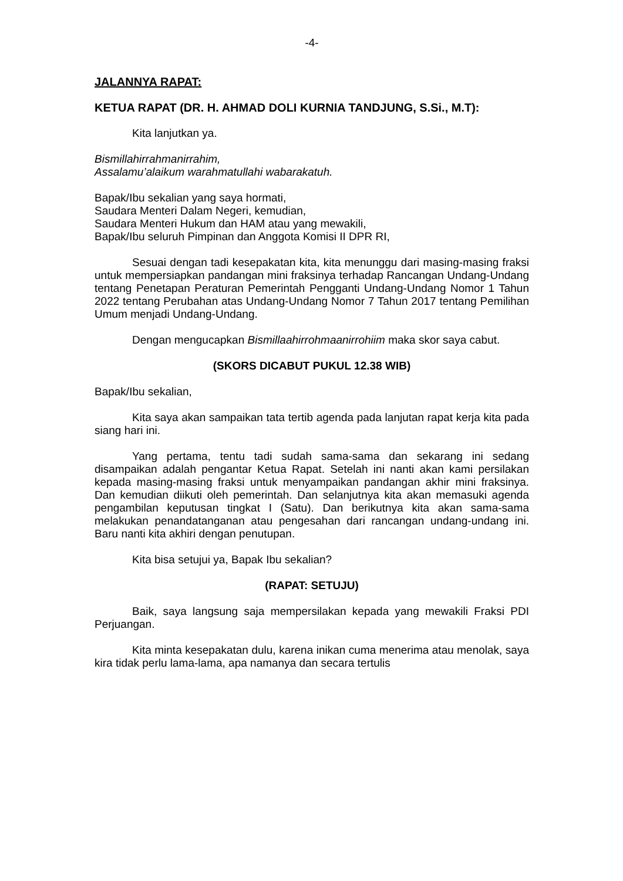-4-
JALANNYA RAPAT:
KETUA RAPAT (DR. H. AHMAD DOLI KURNIA TANDJUNG, S.Si., M.T):
Kita lanjutkan ya.
Bismillahirrahmanirrahim,
Assalamu’alaikum warahmatullahi wabarakatuh.
Bapak/Ibu sekalian yang saya hormati,
Saudara Menteri Dalam Negeri, kemudian,
Saudara Menteri Hukum dan HAM atau yang mewakili,
Bapak/Ibu seluruh Pimpinan dan Anggota Komisi II DPR RI,
Sesuai dengan tadi kesepakatan kita, kita menunggu dari masing-masing fraksi untuk mempersiapkan pandangan mini fraksinya terhadap Rancangan Undang-Undang tentang Penetapan Peraturan Pemerintah Pengganti Undang-Undang Nomor 1 Tahun 2022 tentang Perubahan atas Undang-Undang Nomor 7 Tahun 2017 tentang Pemilihan Umum menjadi Undang-Undang.
Dengan mengucapkan Bismillaahirrohmaanirrohiim maka skor saya cabut.
(SKORS DICABUT PUKUL 12.38 WIB)
Bapak/Ibu sekalian,
Kita saya akan sampaikan tata tertib agenda pada lanjutan rapat kerja kita pada siang hari ini.
Yang pertama, tentu tadi sudah sama-sama dan sekarang ini sedang disampaikan adalah pengantar Ketua Rapat. Setelah ini nanti akan kami persilakan kepada masing-masing fraksi untuk menyampaikan pandangan akhir mini fraksinya. Dan kemudian diikuti oleh pemerintah. Dan selanjutnya kita akan memasuki agenda pengambilan keputusan tingkat I (Satu). Dan berikutnya kita akan sama-sama melakukan penandatanganan atau pengesahan dari rancangan undang-undang ini. Baru nanti kita akhiri dengan penutupan.
Kita bisa setujui ya, Bapak Ibu sekalian?
(RAPAT: SETUJU)
Baik, saya langsung saja mempersilakan kepada yang mewakili Fraksi PDI Perjuangan.
Kita minta kesepakatan dulu, karena inikan cuma menerima atau menolak, saya kira tidak perlu lama-lama, apa namanya dan secara tertulis